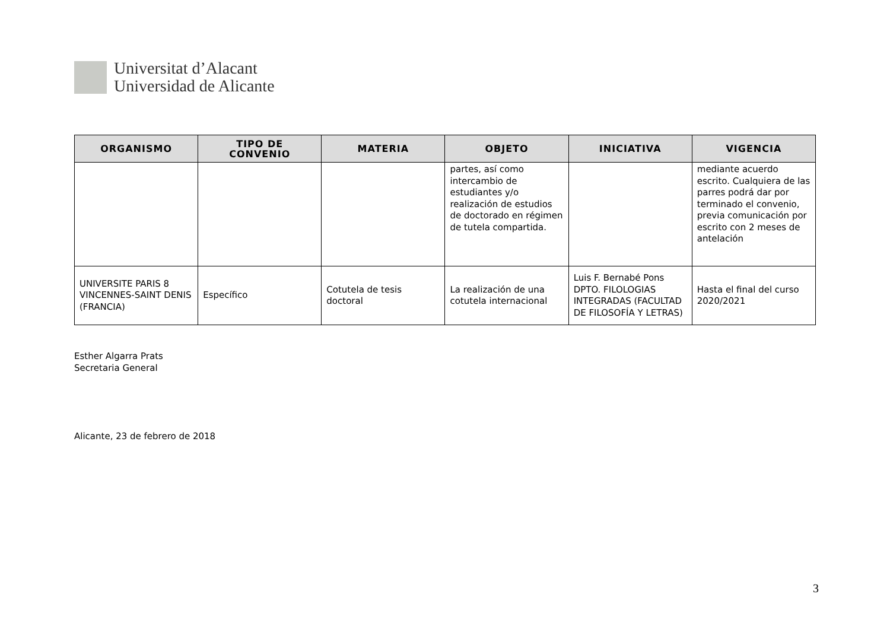Universitat d’Alacant
Universidad de Alicante
| ORGANISMO | TIPO DE CONVENIO | MATERIA | OBJETO | INICIATIVA | VIGENCIA |
| --- | --- | --- | --- | --- | --- |
| | | | partes, así como intercambio de estudiantes y/o realización de estudios de doctorado en régimen de tutela compartida. | | mediante acuerdo escrito. Cualquiera de las parres podrá dar por terminado el convenio, previa comunicación por escrito con 2 meses de antelación |
| UNIVERSITE PARIS 8 VINCENNES-SAINT DENIS (FRANCIA) | Específico | Cotutela de tesis doctoral | La realización de una cotutela internacional | Luis F. Bernabé Pons DPTO. FILOLOGIAS INTEGRADAS (FACULTAD DE FILOSOFÍA Y LETRAS) | Hasta el final del curso 2020/2021 |
Esther Algarra Prats
Secretaria General
Alicante, 23 de febrero de 2018
3